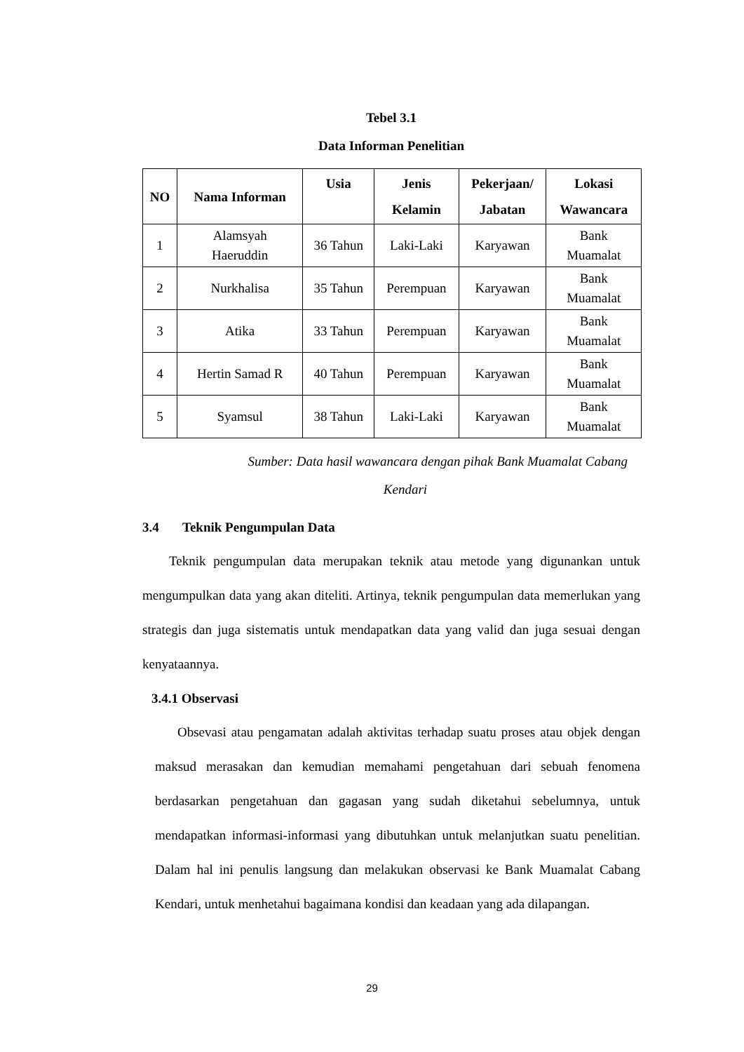Tebel 3.1
Data Informan Penelitian
| NO | Nama Informan | Usia | Jenis Kelamin | Pekerjaan/ Jabatan | Lokasi Wawancara |
| --- | --- | --- | --- | --- | --- |
| 1 | Alamsyah Haeruddin | 36 Tahun | Laki-Laki | Karyawan | Bank Muamalat |
| 2 | Nurkhalisa | 35 Tahun | Perempuan | Karyawan | Bank Muamalat |
| 3 | Atika | 33 Tahun | Perempuan | Karyawan | Bank Muamalat |
| 4 | Hertin Samad R | 40 Tahun | Perempuan | Karyawan | Bank Muamalat |
| 5 | Syamsul | 38 Tahun | Laki-Laki | Karyawan | Bank Muamalat |
Sumber: Data hasil wawancara dengan pihak Bank Muamalat Cabang
Kendari
3.4 Teknik Pengumpulan Data
Teknik pengumpulan data merupakan teknik atau metode yang digunankan untuk mengumpulkan data yang akan diteliti. Artinya, teknik pengumpulan data memerlukan yang strategis dan juga sistematis untuk mendapatkan data yang valid dan juga sesuai dengan kenyataannya.
3.4.1 Observasi
Obsevasi atau pengamatan adalah aktivitas terhadap suatu proses atau objek dengan maksud merasakan dan kemudian memahami pengetahuan dari sebuah fenomena berdasarkan pengetahuan dan gagasan yang sudah diketahui sebelumnya, untuk mendapatkan informasi-informasi yang dibutuhkan untuk melanjutkan suatu penelitian. Dalam hal ini penulis langsung dan melakukan observasi ke Bank Muamalat Cabang Kendari, untuk menhetahui bagaimana kondisi dan keadaan yang ada dilapangan.
29